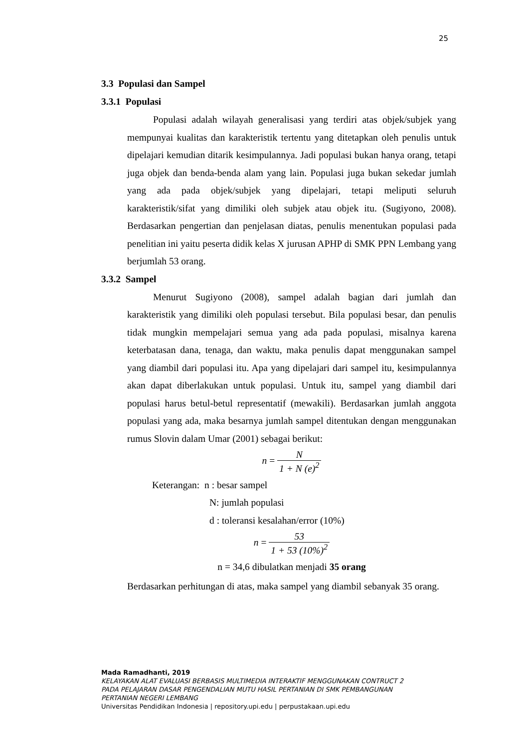25
3.3 Populasi dan Sampel
3.3.1 Populasi
Populasi adalah wilayah generalisasi yang terdiri atas objek/subjek yang mempunyai kualitas dan karakteristik tertentu yang ditetapkan oleh penulis untuk dipelajari kemudian ditarik kesimpulannya. Jadi populasi bukan hanya orang, tetapi juga objek dan benda-benda alam yang lain. Populasi juga bukan sekedar jumlah yang ada pada objek/subjek yang dipelajari, tetapi meliputi seluruh karakteristik/sifat yang dimiliki oleh subjek atau objek itu. (Sugiyono, 2008). Berdasarkan pengertian dan penjelasan diatas, penulis menentukan populasi pada penelitian ini yaitu peserta didik kelas X jurusan APHP di SMK PPN Lembang yang berjumlah 53 orang.
3.3.2 Sampel
Menurut Sugiyono (2008), sampel adalah bagian dari jumlah dan karakteristik yang dimiliki oleh populasi tersebut. Bila populasi besar, dan penulis tidak mungkin mempelajari semua yang ada pada populasi, misalnya karena keterbatasan dana, tenaga, dan waktu, maka penulis dapat menggunakan sampel yang diambil dari populasi itu. Apa yang dipelajari dari sampel itu, kesimpulannya akan dapat diberlakukan untuk populasi. Untuk itu, sampel yang diambil dari populasi harus betul-betul representatif (mewakili). Berdasarkan jumlah anggota populasi yang ada, maka besarnya jumlah sampel ditentukan dengan menggunakan rumus Slovin dalam Umar (2001) sebagai berikut:
n = N 1 + N (e)<sup>2</sup>
Keterangan: n : besar sampel
N: jumlah populasi
d : toleransi kesalahan/error (10%)
n = 53 1 + 53 (10%)<sup>2</sup>
n = 34,6 dibulatkan menjadi 35 orang
Berdasarkan perhitungan di atas, maka sampel yang diambil sebanyak 35 orang.
Mada Ramadhanti, 2019
KELAYAKAN ALAT EVALUASI BERBASIS MULTIMEDIA INTERAKTIF MENGGUNAKAN CONTRUCT 2
PADA PELAJARAN DASAR PENGENDALIAN MUTU HASIL PERTANIAN DI SMK PEMBANGUNAN
PERTANIAN NEGERI LEMBANG
Universitas Pendidikan Indonesia | repository.upi.edu | perpustakaan.upi.edu